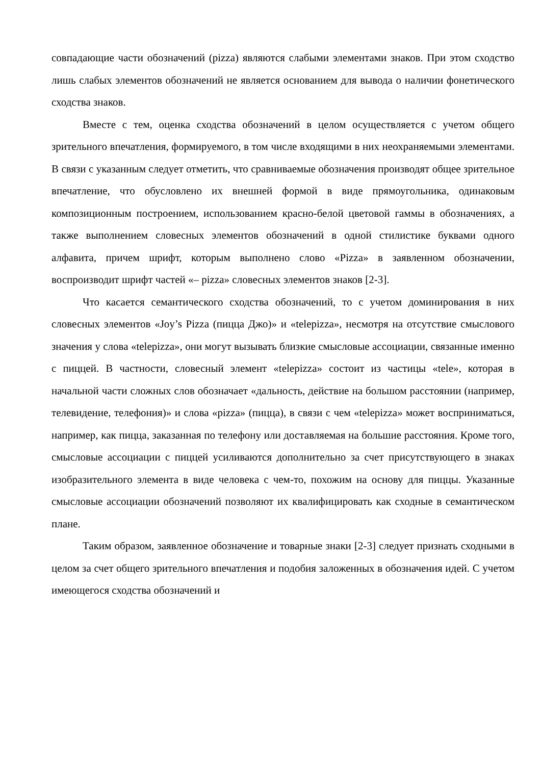совпадающие части обозначений (pizza) являются слабыми элементами знаков. При этом сходство лишь слабых элементов обозначений не является основанием для вывода о наличии фонетического сходства знаков.
Вместе с тем, оценка сходства обозначений в целом осуществляется с учетом общего зрительного впечатления, формируемого, в том числе входящими в них неохраняемыми элементами. В связи с указанным следует отметить, что сравниваемые обозначения производят общее зрительное впечатление, что обусловлено их внешней формой в виде прямоугольника, одинаковым композиционным построением, использованием красно-белой цветовой гаммы в обозначениях, а также выполнением словесных элементов обозначений в одной стилистике буквами одного алфавита, причем шрифт, которым выполнено слово «Pizza» в заявленном обозначении, воспроизводит шрифт частей «– pizza» словесных элементов знаков [2-3].
Что касается семантического сходства обозначений, то с учетом доминирования в них словесных элементов «Joy’s Pizza (пицца Джо)» и «telepizza», несмотря на отсутствие смыслового значения у слова «telepizza», они могут вызывать близкие смысловые ассоциации, связанные именно с пиццей. В частности, словесный элемент «telepizza» состоит из частицы «tele», которая в начальной части сложных слов обозначает «дальность, действие на большом расстоянии (например, телевидение, телефония)» и слова «pizza» (пицца), в связи с чем «telepizza» может восприниматься, например, как пицца, заказанная по телефону или доставляемая на большие расстояния. Кроме того, смысловые ассоциации с пиццей усиливаются дополнительно за счет присутствующего в знаках изобразительного элемента в виде человека с чем-то, похожим на основу для пиццы. Указанные смысловые ассоциации обозначений позволяют их квалифицировать как сходные в семантическом плане.
Таким образом, заявленное обозначение и товарные знаки [2-3] следует признать сходными в целом за счет общего зрительного впечатления и подобия заложенных в обозначения идей. С учетом имеющегося сходства обозначений и